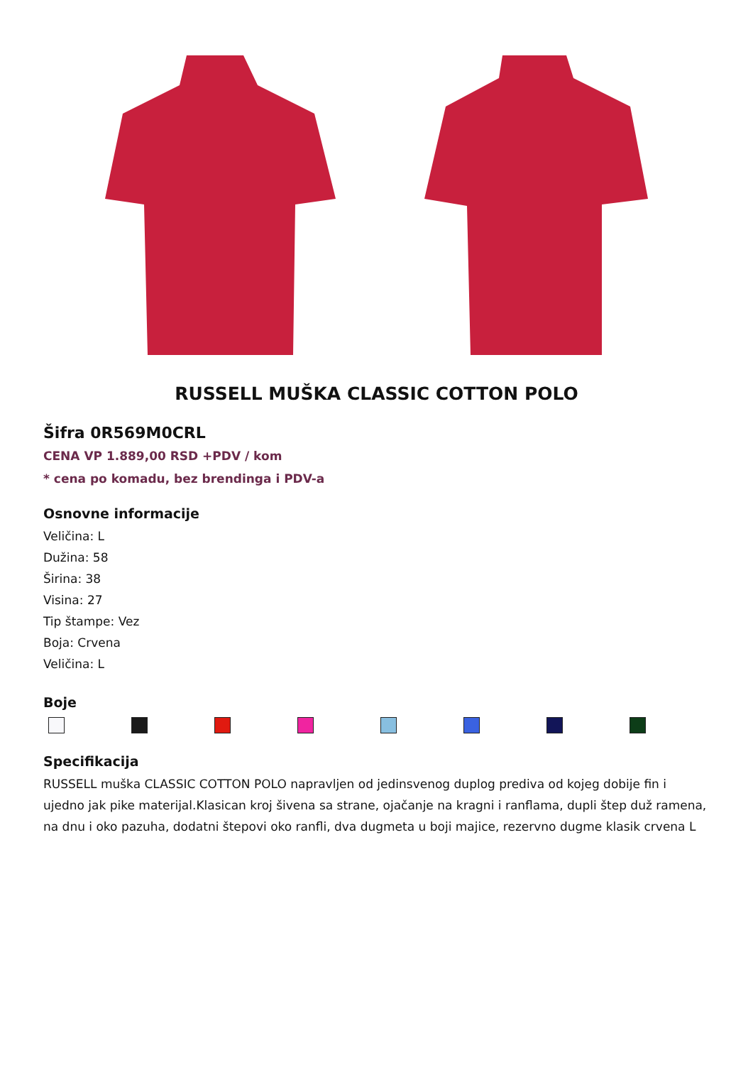RUSSELL MUŠKA CLASSIC COTTON POLO
Šifra 0R569M0CRL
CENA VP 1.889,00 RSD +PDV / kom
* cena po komadu, bez brendinga i PDV-a
Osnovne informacije
Veličina: L
Dužina: 58
Širina: 38
Visina: 27
Tip štampe: Vez
Boja: Crvena
Veličina: L
Boje
Specifikacija
RUSSELL muška CLASSIC COTTON POLO napravljen od jedinsvenog duplog prediva od kojeg dobije fin i ujedno jak pike materijal.Klasican kroj šivena sa strane, ojačanje na kragni i ranflama, dupli štep duž ramena, na dnu i oko pazuha, dodatni štepovi oko ranfli, dva dugmeta u boji majice, rezervno dugme klasik crvena L